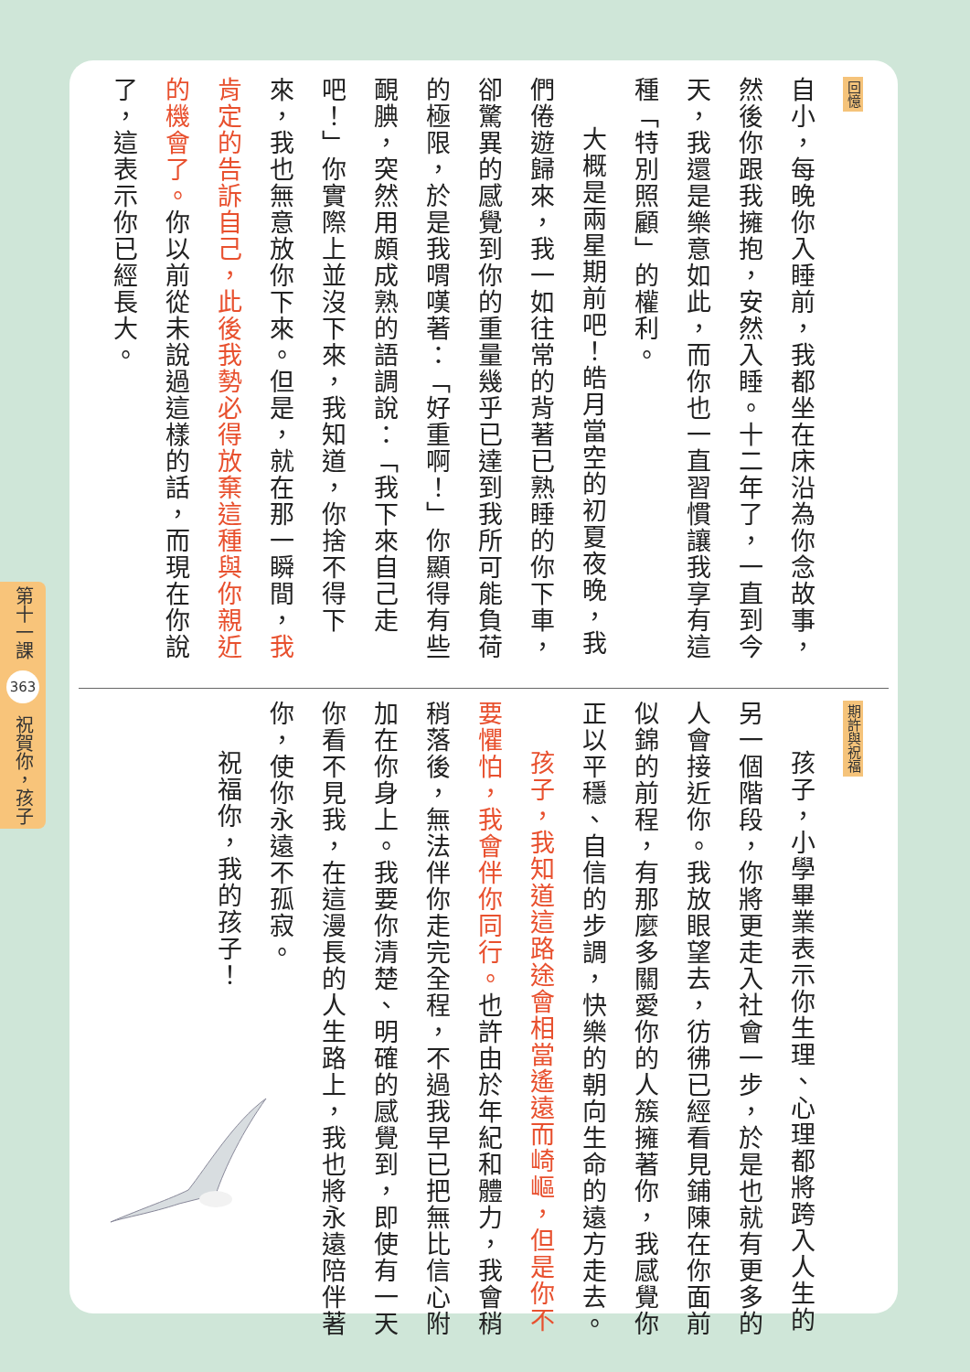回憶
自小，每晚你入睡前，我都坐在床沿為你念故事，然後你跟我擁抱，安然入睡。十二年了，一直到今天，我還是樂意如此，而你也一直習慣讓我享有這種「特別照顧」的權利。
大概是兩星期前吧！皓月當空的初夏夜晚，我們倦遊歸來，我一如往常的背著已熟睡的你下車，卻驚異的感覺到你的重量幾乎已達到我所可能負荷的極限，於是我喟嘆著：「好重啊！」你顯得有些靦腆，突然用頗成熟的語調說：「我下來自己走吧！」你實際上並沒下來，我知道，你捨不得下來，我也無意放你下來。但是，就在那一瞬間，我肯定的告訴自己，此後我勢必得放棄這種與你親近的機會了。你以前從未說過這樣的話，而現在你說了，這表示你已經長大。
期許與祝福
孩子，小學畢業表示你生理、心理都將跨入人生的另一個階段，你將更走入社會一步，於是也就有更多的人會接近你。我放眼望去，彷彿已經看見鋪陳在你面前似錦的前程，有那麼多關愛你的人簇擁著你，我感覺你正以平穩、自信的步調，快樂的朝向生命的遠方走去。
孩子，我知道這路途會相當遙遠而崎嶇，但是你不要懼怕，我會伴你同行。也許由於年紀和體力，我會稍稍落後，無法伴你走完全程，不過我早已把無比信心附加在你身上。我要你清楚、明確的感覺到，即使有一天你看不見我，在這漫長的人生路上，我也將永遠陪伴著你，使你永遠不孤寂。
祝福你，我的孩子！
第十一課 363 祝賀你，孩子